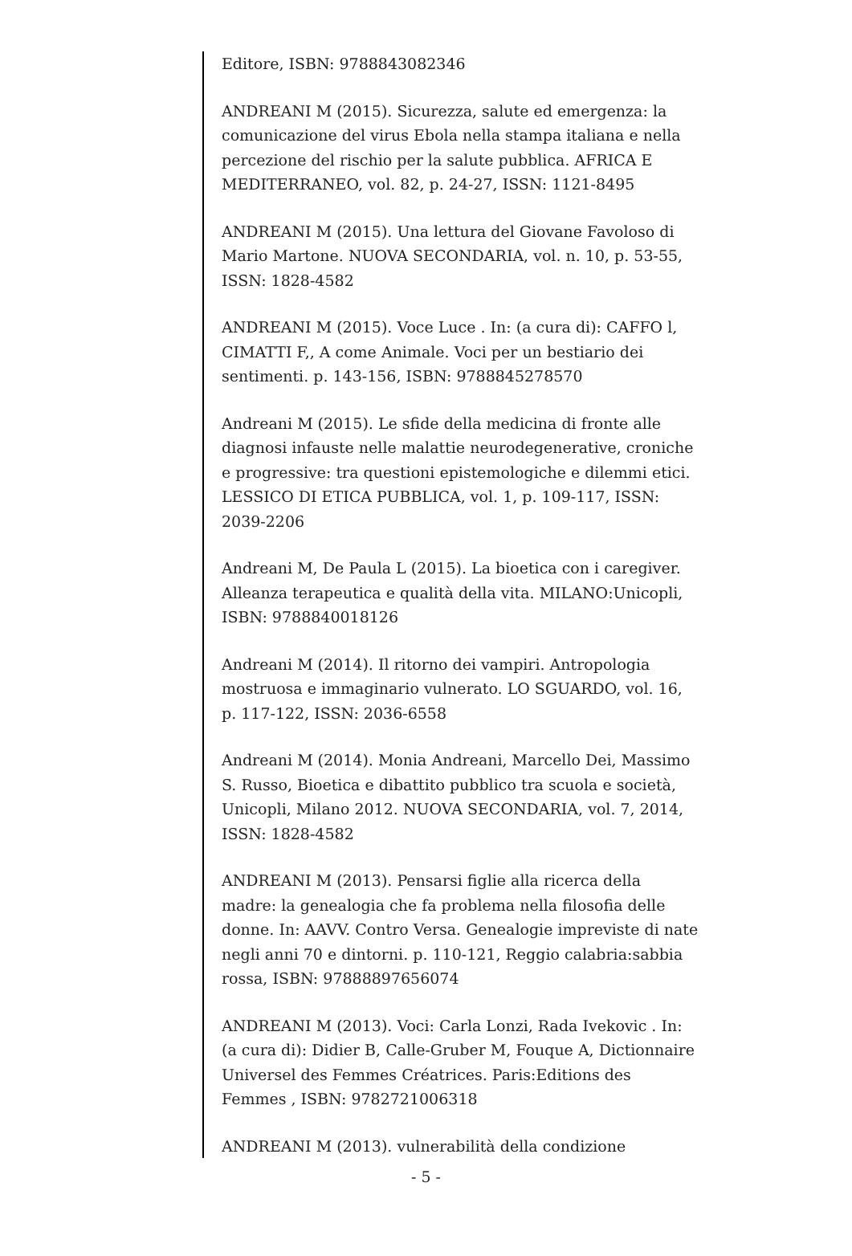Editore, ISBN: 9788843082346
ANDREANI M (2015). Sicurezza, salute ed emergenza: la comunicazione del virus Ebola nella stampa italiana e nella percezione del rischio per la salute pubblica. AFRICA E MEDITERRANEO, vol. 82, p. 24-27, ISSN: 1121-8495
ANDREANI M (2015). Una lettura del Giovane Favoloso di Mario Martone. NUOVA SECONDARIA, vol. n. 10, p. 53-55, ISSN: 1828-4582
ANDREANI M (2015). Voce Luce . In: (a cura di): CAFFO l, CIMATTI F,, A come Animale. Voci per un bestiario dei sentimenti. p. 143-156, ISBN: 9788845278570
Andreani M (2015). Le sfide della medicina di fronte alle diagnosi infauste nelle malattie neurodegenerative, croniche e progressive: tra questioni epistemologiche e dilemmi etici. LESSICO DI ETICA PUBBLICA, vol. 1, p. 109-117, ISSN: 2039-2206
Andreani M, De Paula L (2015). La bioetica con i caregiver. Alleanza terapeutica e qualità della vita. MILANO:Unicopli, ISBN: 9788840018126
Andreani M (2014). Il ritorno dei vampiri. Antropologia mostruosa e immaginario vulnerato. LO SGUARDO, vol. 16, p. 117-122, ISSN: 2036-6558
Andreani M (2014). Monia Andreani, Marcello Dei, Massimo S. Russo, Bioetica e dibattito pubblico tra scuola e società, Unicopli, Milano 2012. NUOVA SECONDARIA, vol. 7, 2014, ISSN: 1828-4582
ANDREANI M (2013). Pensarsi figlie alla ricerca della madre: la genealogia che fa problema nella filosofia delle donne. In: AAVV. Contro Versa. Genealogie impreviste di nate negli anni 70 e dintorni. p. 110-121, Reggio calabria:sabbia rossa, ISBN: 97888897656074
ANDREANI M (2013). Voci: Carla Lonzi, Rada Ivekovic . In: (a cura di): Didier B, Calle-Gruber M, Fouque A, Dictionnaire Universel des Femmes Créatrices. Paris:Editions des Femmes , ISBN: 9782721006318
ANDREANI M (2013). vulnerabilità della condizione
- 5 -